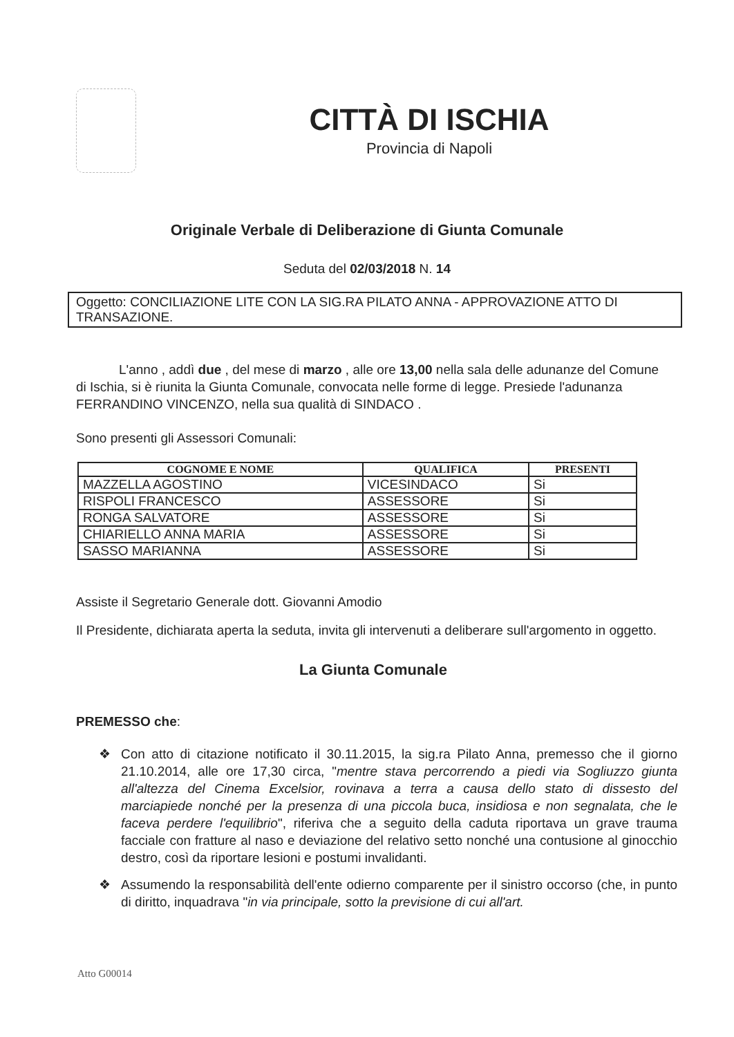CITTÀ DI ISCHIA
Provincia di Napoli
Originale Verbale di Deliberazione di Giunta Comunale
Seduta del 02/03/2018 N. 14
Oggetto: CONCILIAZIONE LITE CON LA SIG.RA PILATO ANNA - APPROVAZIONE ATTO DI TRANSAZIONE.
L'anno , addì due , del mese di marzo , alle ore 13,00 nella sala delle adunanze del Comune di Ischia, si è riunita la Giunta Comunale, convocata nelle forme di legge. Presiede l'adunanza FERRANDINO VINCENZO, nella sua qualità di SINDACO .
Sono presenti gli Assessori Comunali:
| COGNOME E NOME | QUALIFICA | PRESENTI |
| --- | --- | --- |
| MAZZELLA AGOSTINO | VICESINDACO | Si |
| RISPOLI FRANCESCO | ASSESSORE | Si |
| RONGA SALVATORE | ASSESSORE | Si |
| CHIARIELLO ANNA MARIA | ASSESSORE | Si |
| SASSO MARIANNA | ASSESSORE | Si |
Assiste il Segretario Generale dott. Giovanni Amodio
Il Presidente, dichiarata aperta la seduta, invita gli intervenuti a deliberare sull'argomento in oggetto.
La Giunta Comunale
PREMESSO che:
❖ Con atto di citazione notificato il 30.11.2015, la sig.ra Pilato Anna, premesso che il giorno 21.10.2014, alle ore 17,30 circa, "mentre stava percorrendo a piedi via Sogliuzzo giunta all'altezza del Cinema Excelsior, rovinava a terra a causa dello stato di dissesto del marciapiede nonché per la presenza di una piccola buca, insidiosa e non segnalata, che le faceva perdere l'equilibrio", riferiva che a seguito della caduta riportava un grave trauma facciale con fratture al naso e deviazione del relativo setto nonché una contusione al ginocchio destro, così da riportare lesioni e postumi invalidanti.
❖ Assumendo la responsabilità dell'ente odierno comparente per il sinistro occorso (che, in punto di diritto, inquadrava "in via principale, sotto la previsione di cui all'art.
Atto G00014